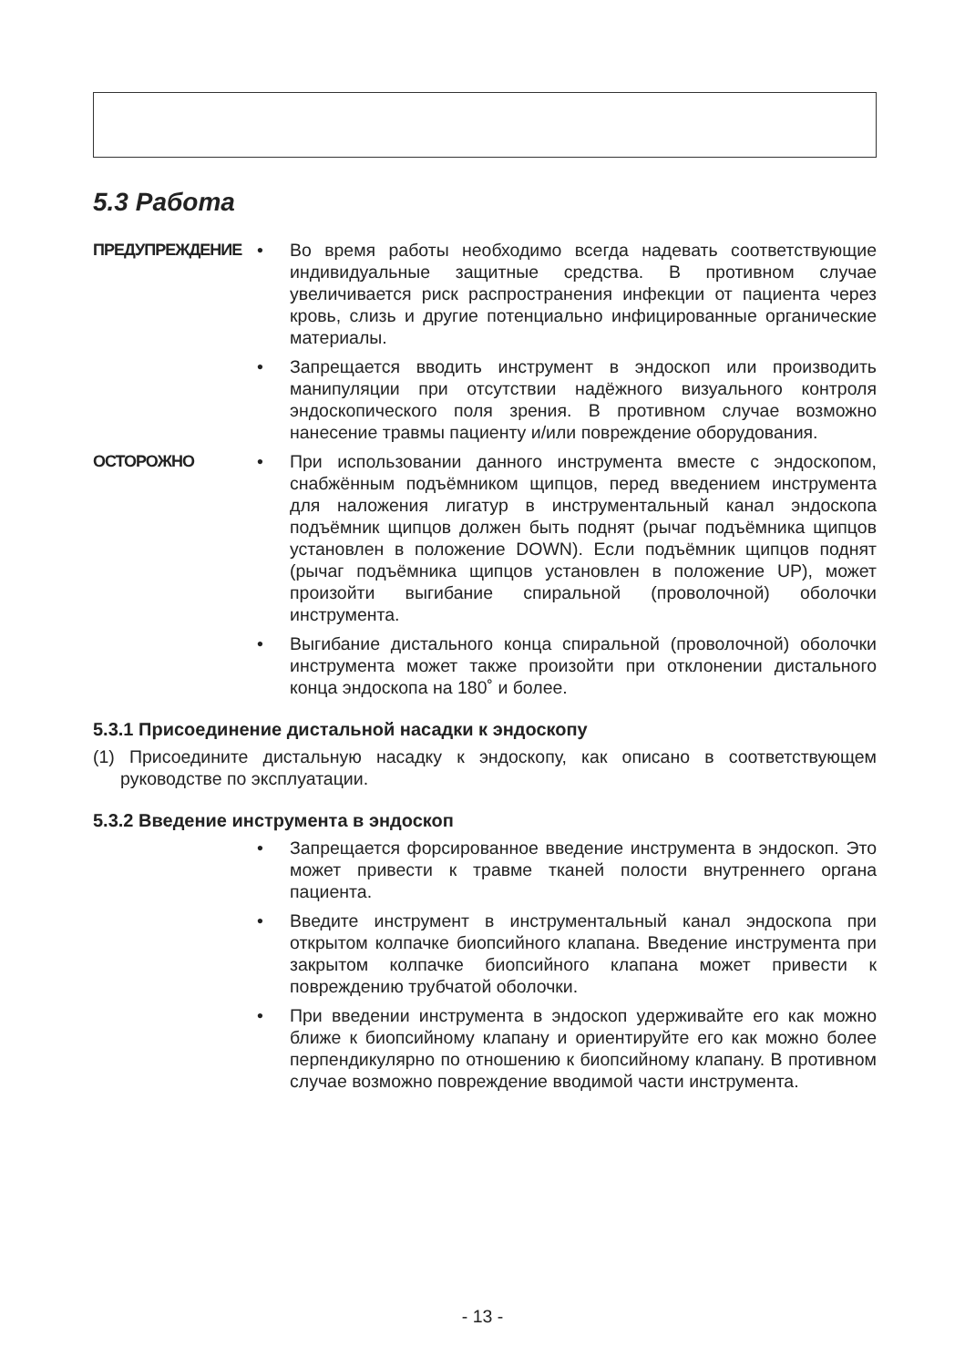5.3 Работа
ПРЕДУПРЕЖДЕНИЕ • Во время работы необходимо всегда надевать соответствующие индивидуальные защитные средства. В противном случае увеличивается риск распространения инфекции от пациента через кровь, слизь и другие потенциально инфицированные органические материалы.
• Запрещается вводить инструмент в эндоскоп или производить манипуляции при отсутствии надёжного визуального контроля эндоскопического поля зрения. В противном случае возможно нанесение травмы пациенту и/или повреждение оборудования.
ОСТОРОЖНО • При использовании данного инструмента вместе с эндоскопом, снабжённым подъёмником щипцов, перед введением инструмента для наложения лигатур в инструментальный канал эндоскопа подъёмник щипцов должен быть поднят (рычаг подъёмника щипцов установлен в положение DOWN). Если подъёмник щипцов поднят (рычаг подъёмника щипцов установлен в положение UP), может произойти выгибание спиральной (проволочной) оболочки инструмента.
• Выгибание дистального конца спиральной (проволочной) оболочки инструмента может также произойти при отклонении дистального конца эндоскопа на 180˚ и более.
5.3.1 Присоединение дистальной насадки к эндоскопу
(1) Присоедините дистальную насадку к эндоскопу, как описано в соответствующем руководстве по эксплуатации.
5.3.2 Введение инструмента в эндоскоп
• Запрещается форсированное введение инструмента в эндоскоп. Это может привести к травме тканей полости внутреннего органа пациента.
• Введите инструмент в инструментальный канал эндоскопа при открытом колпачке биопсийного клапана. Введение инструмента при закрытом колпачке биопсийного клапана может привести к повреждению трубчатой оболочки.
• При введении инструмента в эндоскоп удерживайте его как можно ближе к биопсийному клапану и ориентируйте его как можно более перпендикулярно по отношению к биопсийному клапану. В противном случае возможно повреждение вводимой части инструмента.
- 13 -